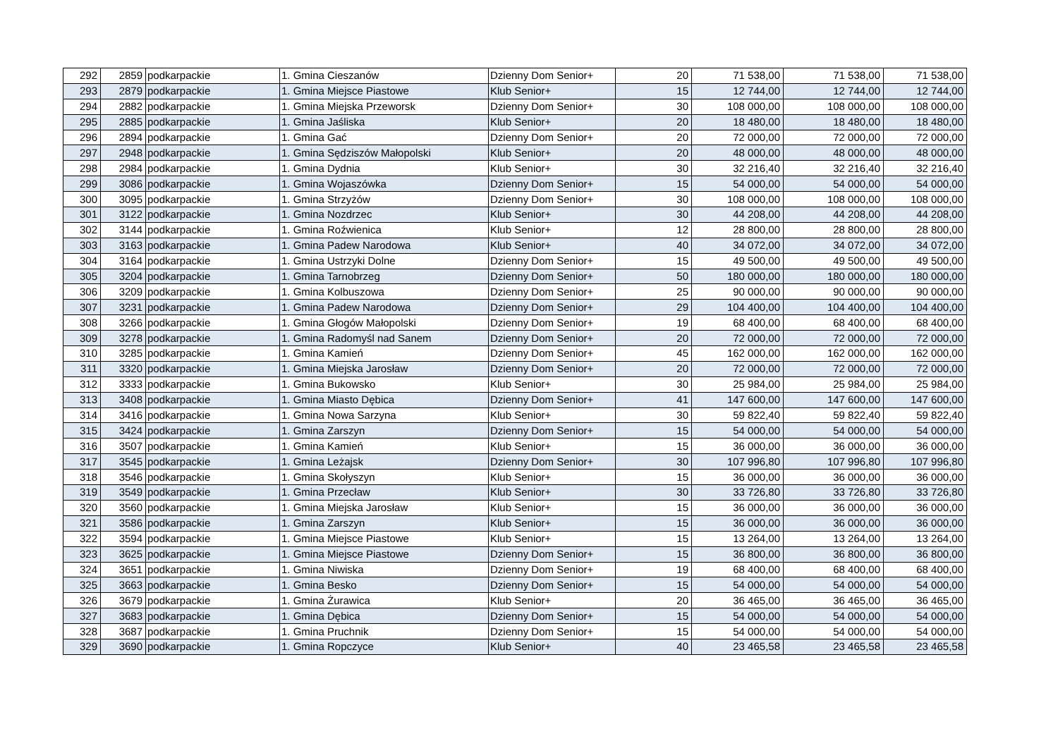| 292 | 2859 | podkarpackie | 1. Gmina Cieszanów | Dzienny Dom Senior+ | 20 | 71 538,00 | 71 538,00 | 71 538,00 |
| 293 | 2879 | podkarpackie | 1. Gmina Miejsce Piastowe | Klub Senior+ | 15 | 12 744,00 | 12 744,00 | 12 744,00 |
| 294 | 2882 | podkarpackie | 1. Gmina Miejska Przeworsk | Dzienny Dom Senior+ | 30 | 108 000,00 | 108 000,00 | 108 000,00 |
| 295 | 2885 | podkarpackie | 1. Gmina Jaśliska | Klub Senior+ | 20 | 18 480,00 | 18 480,00 | 18 480,00 |
| 296 | 2894 | podkarpackie | 1. Gmina Gać | Dzienny Dom Senior+ | 20 | 72 000,00 | 72 000,00 | 72 000,00 |
| 297 | 2948 | podkarpackie | 1. Gmina Sędziszów Małopolski | Klub Senior+ | 20 | 48 000,00 | 48 000,00 | 48 000,00 |
| 298 | 2984 | podkarpackie | 1. Gmina Dydnia | Klub Senior+ | 30 | 32 216,40 | 32 216,40 | 32 216,40 |
| 299 | 3086 | podkarpackie | 1. Gmina Wojaszówka | Dzienny Dom Senior+ | 15 | 54 000,00 | 54 000,00 | 54 000,00 |
| 300 | 3095 | podkarpackie | 1. Gmina Strzyżów | Dzienny Dom Senior+ | 30 | 108 000,00 | 108 000,00 | 108 000,00 |
| 301 | 3122 | podkarpackie | 1. Gmina Nozdrzec | Klub Senior+ | 30 | 44 208,00 | 44 208,00 | 44 208,00 |
| 302 | 3144 | podkarpackie | 1. Gmina Roźwienica | Klub Senior+ | 12 | 28 800,00 | 28 800,00 | 28 800,00 |
| 303 | 3163 | podkarpackie | 1. Gmina Padew Narodowa | Klub Senior+ | 40 | 34 072,00 | 34 072,00 | 34 072,00 |
| 304 | 3164 | podkarpackie | 1. Gmina Ustrzyki Dolne | Dzienny Dom Senior+ | 15 | 49 500,00 | 49 500,00 | 49 500,00 |
| 305 | 3204 | podkarpackie | 1. Gmina Tarnobrzeg | Dzienny Dom Senior+ | 50 | 180 000,00 | 180 000,00 | 180 000,00 |
| 306 | 3209 | podkarpackie | 1. Gmina Kolbuszowa | Dzienny Dom Senior+ | 25 | 90 000,00 | 90 000,00 | 90 000,00 |
| 307 | 3231 | podkarpackie | 1. Gmina Padew Narodowa | Dzienny Dom Senior+ | 29 | 104 400,00 | 104 400,00 | 104 400,00 |
| 308 | 3266 | podkarpackie | 1. Gmina Głogów Małopolski | Dzienny Dom Senior+ | 19 | 68 400,00 | 68 400,00 | 68 400,00 |
| 309 | 3278 | podkarpackie | 1. Gmina Radomyśl nad Sanem | Dzienny Dom Senior+ | 20 | 72 000,00 | 72 000,00 | 72 000,00 |
| 310 | 3285 | podkarpackie | 1. Gmina Kamień | Dzienny Dom Senior+ | 45 | 162 000,00 | 162 000,00 | 162 000,00 |
| 311 | 3320 | podkarpackie | 1. Gmina Miejska Jarosław | Dzienny Dom Senior+ | 20 | 72 000,00 | 72 000,00 | 72 000,00 |
| 312 | 3333 | podkarpackie | 1. Gmina Bukowsko | Klub Senior+ | 30 | 25 984,00 | 25 984,00 | 25 984,00 |
| 313 | 3408 | podkarpackie | 1. Gmina Miasto Dębica | Dzienny Dom Senior+ | 41 | 147 600,00 | 147 600,00 | 147 600,00 |
| 314 | 3416 | podkarpackie | 1. Gmina Nowa Sarzyna | Klub Senior+ | 30 | 59 822,40 | 59 822,40 | 59 822,40 |
| 315 | 3424 | podkarpackie | 1. Gmina Zarszyn | Dzienny Dom Senior+ | 15 | 54 000,00 | 54 000,00 | 54 000,00 |
| 316 | 3507 | podkarpackie | 1. Gmina Kamień | Klub Senior+ | 15 | 36 000,00 | 36 000,00 | 36 000,00 |
| 317 | 3545 | podkarpackie | 1. Gmina Leżajsk | Dzienny Dom Senior+ | 30 | 107 996,80 | 107 996,80 | 107 996,80 |
| 318 | 3546 | podkarpackie | 1. Gmina Skołyszyn | Klub Senior+ | 15 | 36 000,00 | 36 000,00 | 36 000,00 |
| 319 | 3549 | podkarpackie | 1. Gmina Przecław | Klub Senior+ | 30 | 33 726,80 | 33 726,80 | 33 726,80 |
| 320 | 3560 | podkarpackie | 1. Gmina Miejska Jarosław | Klub Senior+ | 15 | 36 000,00 | 36 000,00 | 36 000,00 |
| 321 | 3586 | podkarpackie | 1. Gmina Zarszyn | Klub Senior+ | 15 | 36 000,00 | 36 000,00 | 36 000,00 |
| 322 | 3594 | podkarpackie | 1. Gmina Miejsce Piastowe | Klub Senior+ | 15 | 13 264,00 | 13 264,00 | 13 264,00 |
| 323 | 3625 | podkarpackie | 1. Gmina Miejsce Piastowe | Dzienny Dom Senior+ | 15 | 36 800,00 | 36 800,00 | 36 800,00 |
| 324 | 3651 | podkarpackie | 1. Gmina Niwiska | Dzienny Dom Senior+ | 19 | 68 400,00 | 68 400,00 | 68 400,00 |
| 325 | 3663 | podkarpackie | 1. Gmina Besko | Dzienny Dom Senior+ | 15 | 54 000,00 | 54 000,00 | 54 000,00 |
| 326 | 3679 | podkarpackie | 1. Gmina Żurawica | Klub Senior+ | 20 | 36 465,00 | 36 465,00 | 36 465,00 |
| 327 | 3683 | podkarpackie | 1. Gmina Dębica | Dzienny Dom Senior+ | 15 | 54 000,00 | 54 000,00 | 54 000,00 |
| 328 | 3687 | podkarpackie | 1. Gmina Pruchnik | Dzienny Dom Senior+ | 15 | 54 000,00 | 54 000,00 | 54 000,00 |
| 329 | 3690 | podkarpackie | 1. Gmina Ropczyce | Klub Senior+ | 40 | 23 465,58 | 23 465,58 | 23 465,58 |